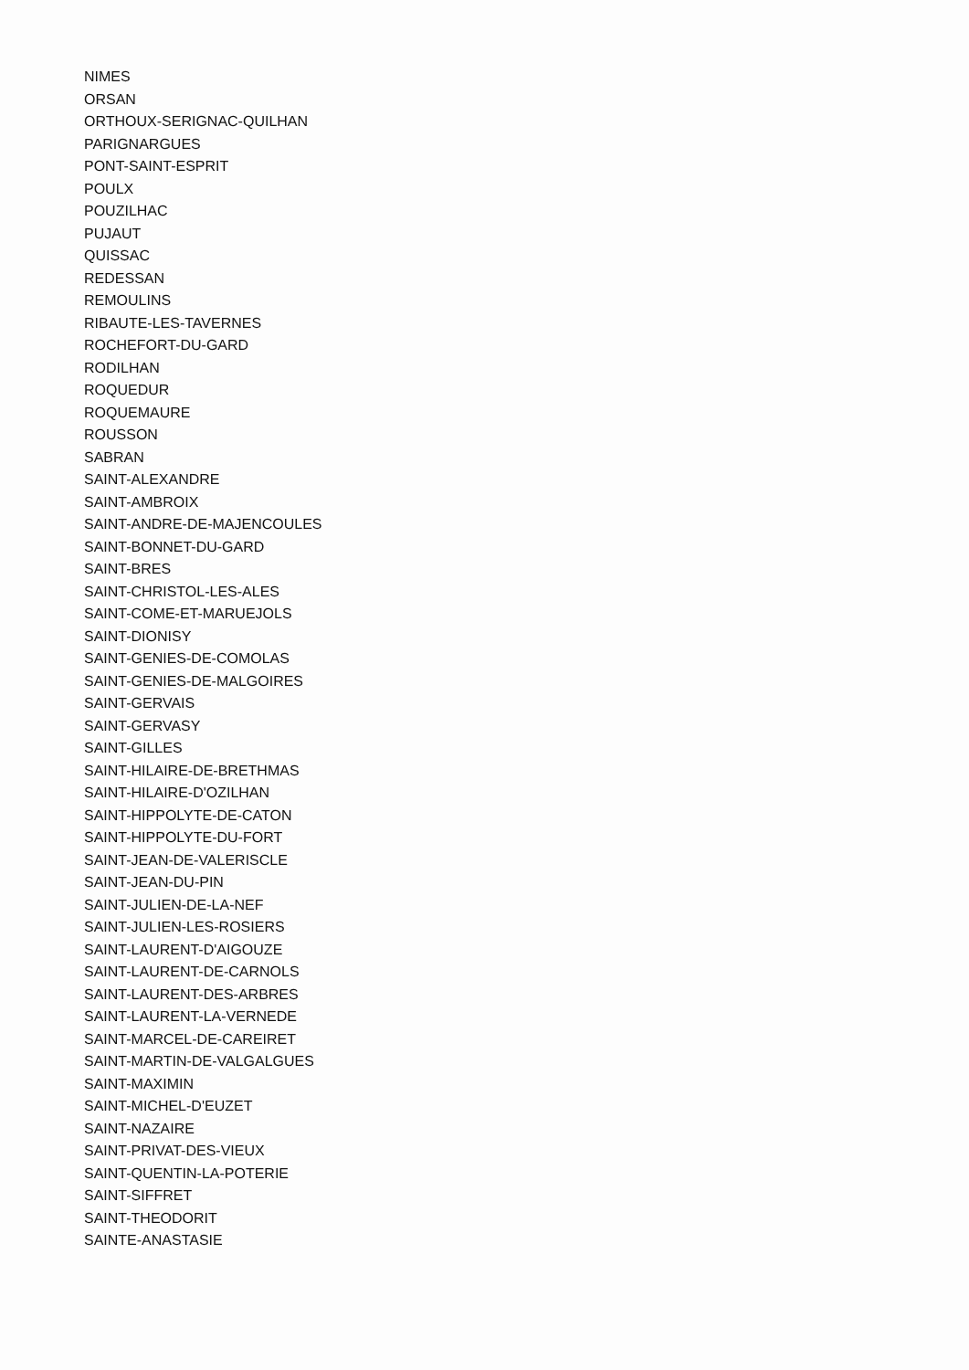NIMES
ORSAN
ORTHOUX-SERIGNAC-QUILHAN
PARIGNARGUES
PONT-SAINT-ESPRIT
POULX
POUZILHAC
PUJAUT
QUISSAC
REDESSAN
REMOULINS
RIBAUTE-LES-TAVERNES
ROCHEFORT-DU-GARD
RODILHAN
ROQUEDUR
ROQUEMAURE
ROUSSON
SABRAN
SAINT-ALEXANDRE
SAINT-AMBROIX
SAINT-ANDRE-DE-MAJENCOULES
SAINT-BONNET-DU-GARD
SAINT-BRES
SAINT-CHRISTOL-LES-ALES
SAINT-COME-ET-MARUEJOLS
SAINT-DIONISY
SAINT-GENIES-DE-COMOLAS
SAINT-GENIES-DE-MALGOIRES
SAINT-GERVAIS
SAINT-GERVASY
SAINT-GILLES
SAINT-HILAIRE-DE-BRETHMAS
SAINT-HILAIRE-D'OZILHAN
SAINT-HIPPOLYTE-DE-CATON
SAINT-HIPPOLYTE-DU-FORT
SAINT-JEAN-DE-VALERISCLE
SAINT-JEAN-DU-PIN
SAINT-JULIEN-DE-LA-NEF
SAINT-JULIEN-LES-ROSIERS
SAINT-LAURENT-D'AIGOUZE
SAINT-LAURENT-DE-CARNOLS
SAINT-LAURENT-DES-ARBRES
SAINT-LAURENT-LA-VERNEDE
SAINT-MARCEL-DE-CAREIRET
SAINT-MARTIN-DE-VALGALGUES
SAINT-MAXIMIN
SAINT-MICHEL-D'EUZET
SAINT-NAZAIRE
SAINT-PRIVAT-DES-VIEUX
SAINT-QUENTIN-LA-POTERIE
SAINT-SIFFRET
SAINT-THEODORIT
SAINTE-ANASTASIE